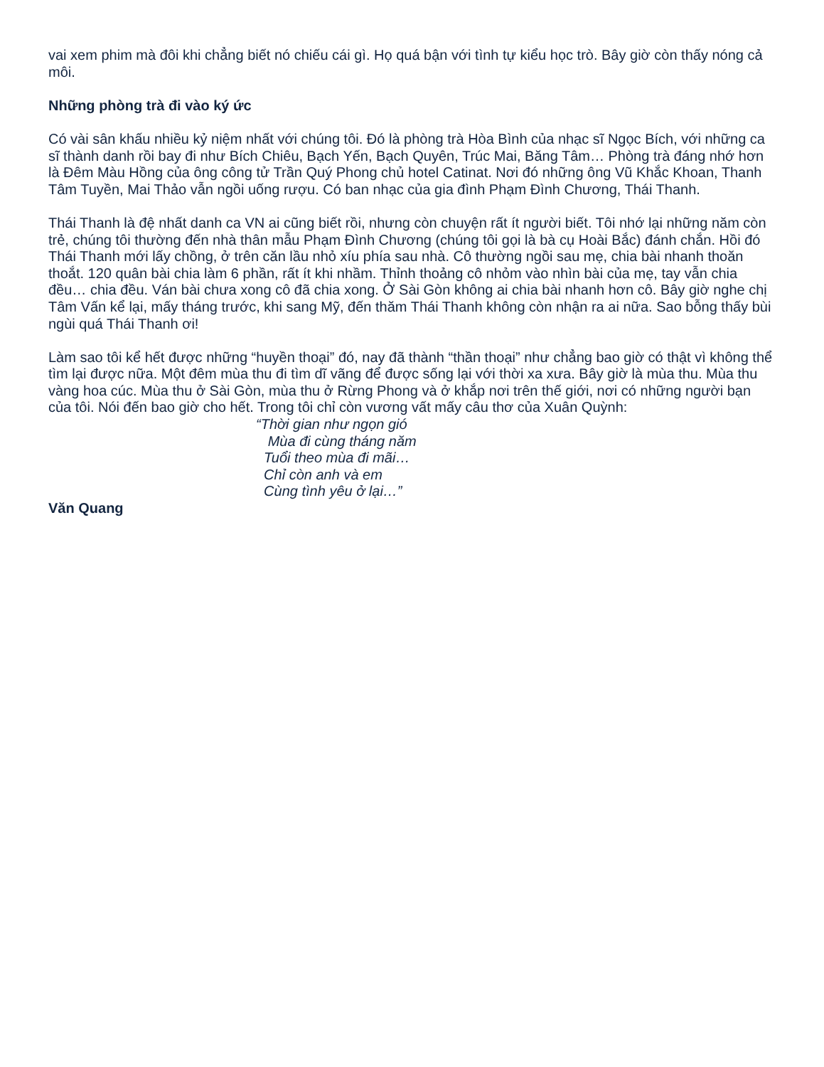vai xem phim mà đôi khi chẳng biết nó chiếu cái gì. Họ quá bận với tình tự kiểu học trò. Bây giờ còn thấy nóng cả môi.
Những phòng trà đi vào ký ức
Có vài sân khấu nhiều kỷ niệm nhất với chúng tôi. Đó là phòng trà Hòa Bình của nhạc sĩ Ngọc Bích, với những ca sĩ thành danh rồi bay đi như Bích Chiêu, Bạch Yến, Bạch Quyên, Trúc Mai, Băng Tâm… Phòng trà đáng nhớ hơn là Đêm Màu Hồng của ông công tử Trần Quý Phong chủ hotel Catinat. Nơi đó những ông Vũ Khắc Khoan, Thanh Tâm Tuyền, Mai Thảo vẫn ngồi uống rượu. Có ban nhạc của gia đình Phạm Đình Chương, Thái Thanh.
Thái Thanh là đệ nhất danh ca VN ai cũng biết rồi, nhưng còn chuyện rất ít người biết. Tôi nhớ lại những năm còn trẻ, chúng tôi thường đến nhà thân mẫu Phạm Đình Chương (chúng tôi gọi là bà cụ Hoài Bắc) đánh chắn. Hồi đó Thái Thanh mới lấy chồng, ở trên căn lầu nhỏ xíu phía sau nhà. Cô thường ngồi sau mẹ, chia bài nhanh thoăn thoắt. 120 quân bài chia làm 6 phần, rất ít khi nhầm. Thỉnh thoảng cô nhỏm vào nhìn bài của mẹ, tay vẫn chia đều… chia đều. Ván bài chưa xong cô đã chia xong. Ở Sài Gòn không ai chia bài nhanh hơn cô. Bây giờ nghe chị Tâm Vấn kể lại, mấy tháng trước, khi sang Mỹ, đến thăm Thái Thanh không còn nhận ra ai nữa. Sao bỗng thấy bùi ngùi quá Thái Thanh ơi!
Làm sao tôi kể hết được những “huyền thoại” đó, nay đã thành “thần thoại” như chẳng bao giờ có thật vì không thể tìm lại được nữa. Một đêm mùa thu đi tìm dĩ vãng để được sống lại với thời xa xưa. Bây giờ là mùa thu. Mùa thu vàng hoa cúc. Mùa thu ở Sài Gòn, mùa thu ở Rừng Phong và ở khắp nơi trên thế giới, nơi có những người bạn của tôi. Nói đến bao giờ cho hết. Trong tôi chỉ còn vương vất mấy câu thơ của Xuân Quỳnh:
“Thời gian như ngọn gió
Mùa đi cùng tháng năm
Tuổi theo mùa đi mãi…
Chỉ còn anh và em
Cùng tình yêu ở lại…”
Văn Quang